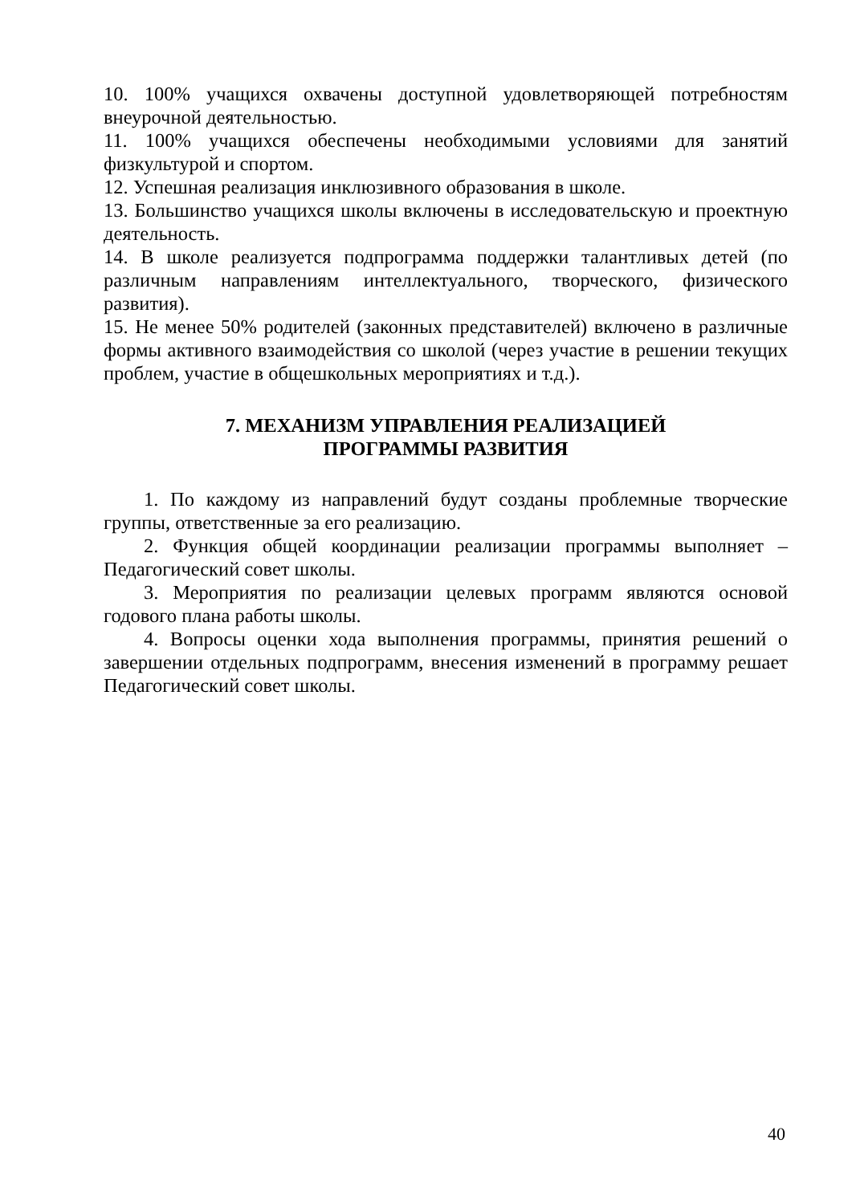10. 100% учащихся охвачены доступной удовлетворяющей потребностям внеурочной деятельностью.
11. 100% учащихся обеспечены необходимыми условиями для занятий физкультурой и спортом.
12. Успешная реализация инклюзивного образования в школе.
13. Большинство учащихся школы включены в исследовательскую и проектную деятельность.
14. В школе реализуется подпрограмма поддержки талантливых детей (по различным направлениям интеллектуального, творческого, физического развития).
15. Не менее 50% родителей (законных представителей) включено в различные формы активного взаимодействия со школой (через участие в решении текущих проблем, участие в общешкольных мероприятиях и т.д.).
7. МЕХАНИЗМ УПРАВЛЕНИЯ РЕАЛИЗАЦИЕЙ
ПРОГРАММЫ РАЗВИТИЯ
1. По каждому из направлений будут созданы проблемные творческие группы, ответственные за его реализацию.
2. Функция общей координации реализации программы выполняет – Педагогический совет школы.
3. Мероприятия по реализации целевых программ являются основой годового плана работы школы.
4. Вопросы оценки хода выполнения программы, принятия решений о завершении отдельных подпрограмм, внесения изменений в программу решает Педагогический совет школы.
40